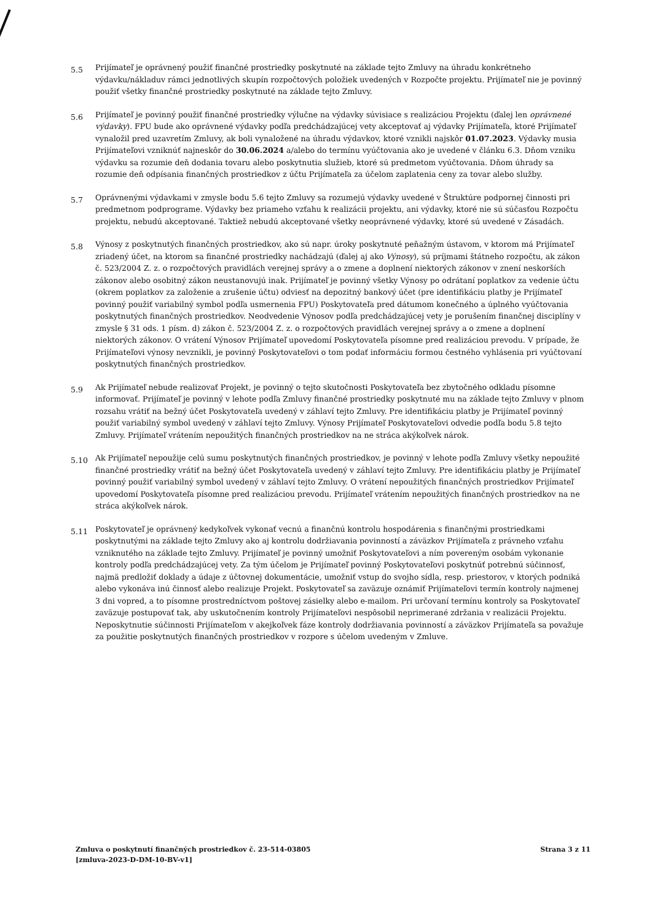5.5
Prijímateľ je oprávnený použiť finančné prostriedky poskytnuté na základe tejto Zmluvy na úhradu konkrétneho výdavku/nákladuv rámci jednotlivých skupín rozpočtových položiek uvedených v Rozpočte projektu. Prijímateľ nie je povinný použiť všetky finančné prostriedky poskytnuté na základe tejto Zmluvy.
5.6
Prijímateľ je povinný použiť finančné prostriedky výlučne na výdavky súvisiace s realizáciou Projektu (ďalej len oprávnené výdavky). FPU bude ako oprávnené výdavky podľa predchádzajúcej vety akceptovať aj výdavky Prijímateľa, ktoré Prijímateľ vynaložil pred uzavretím Zmluvy, ak boli vynaložené na úhradu výdavkov, ktoré vznikli najskôr 01.07.2023. Výdavky musia Prijímateľovi vzniknúť najneskôr do 30.06.2024 a/alebo do termínu vyúčtovania ako je uvedené v článku 6.3. Dňom vzniku výdavku sa rozumie deň dodania tovaru alebo poskytnutia služieb, ktoré sú predmetom vyúčtovania. Dňom úhrady sa rozumie deň odpísania finančných prostriedkov z účtu Prijímateľa za účelom zaplatenia ceny za tovar alebo služby.
5.7
Oprávnenými výdavkami v zmysle bodu 5.6 tejto Zmluvy sa rozumejú výdavky uvedené v Štruktúre podpornej činnosti pri predmetnom podprograme. Výdavky bez priameho vzťahu k realizácii projektu, ani výdavky, ktoré nie sú súčasťou Rozpočtu projektu, nebudú akceptované. Taktiež nebudú akceptované všetky neoprávnené výdavky, ktoré sú uvedené v Zásadách.
5.8
Výnosy z poskytnutých finančných prostriedkov, ako sú napr. úroky poskytnuté peňažným ústavom, v ktorom má Prijímateľ zriadený účet, na ktorom sa finančné prostriedky nachádzajú (ďalej aj ako Výnosy), sú príjmami štátneho rozpočtu, ak zákon č. 523/2004 Z. z. o rozpočtových pravidlách verejnej správy a o zmene a doplnení niektorých zákonov v znení neskorších zákonov alebo osobitný zákon neustanovujú inak. Prijímateľ je povinný všetky Výnosy po odrátaní poplatkov za vedenie účtu (okrem poplatkov za založenie a zrušenie účtu) odviesť na depozitný bankový účet (pre identifikáciu platby je Prijímateľ povinný použiť variabilný symbol podľa usmernenia FPU) Poskytovateľa pred dátumom konečného a úplného vyúčtovania poskytnutých finančných prostriedkov. Neodvedenie Výnosov podľa predchádzajúcej vety je porušením finančnej disciplíny v zmysle § 31 ods. 1 písm. d) zákon č. 523/2004 Z. z. o rozpočtových pravidlách verejnej správy a o zmene a doplnení niektorých zákonov. O vrátení Výnosov Prijímateľ upovedomí Poskytovateľa písomne pred realizáciou prevodu. V prípade, že Prijímateľovi výnosy nevznikli, je povinný Poskytovateľovi o tom podať informáciu formou čestného vyhlásenia pri vyúčtovaní poskytnutých finančných prostriedkov.
5.9
Ak Prijímateľ nebude realizovať Projekt, je povinný o tejto skutočnosti Poskytovateľa bez zbytočného odkladu písomne informovať. Prijímateľ je povinný v lehote podľa Zmluvy finančné prostriedky poskytnuté mu na základe tejto Zmluvy v plnom rozsahu vrátiť na bežný účet Poskytovateľa uvedený v záhlaví tejto Zmluvy. Pre identifikáciu platby je Prijímateľ povinný použiť variabilný symbol uvedený v záhlaví tejto Zmluvy. Výnosy Prijímateľ Poskytovateľovi odvedie podľa bodu 5.8 tejto Zmluvy. Prijímateľ vrátením nepoužitých finančných prostriedkov na ne stráca akýkoľvek nárok.
5.10
Ak Prijímateľ nepoužije celú sumu poskytnutých finančných prostriedkov, je povinný v lehote podľa Zmluvy všetky nepoužité finančné prostriedky vrátiť na bežný účet Poskytovateľa uvedený v záhlaví tejto Zmluvy. Pre identifikáciu platby je Prijímateľ povinný použiť variabilný symbol uvedený v záhlaví tejto Zmluvy. O vrátení nepoužitých finančných prostriedkov Prijímateľ upovedomí Poskytovateľa písomne pred realizáciou prevodu. Prijímateľ vrátením nepoužitých finančných prostriedkov na ne stráca akýkoľvek nárok.
5.11
Poskytovateľ je oprávnený kedykoľvek vykonať vecnú a finančnú kontrolu hospodárenia s finančnými prostriedkami poskytnutými na základe tejto Zmluvy ako aj kontrolu dodržiavania povinností a záväzkov Prijímateľa z právneho vzťahu vzniknutého na základe tejto Zmluvy. Prijímateľ je povinný umožniť Poskytovateľovi a ním povereným osobám vykonanie kontroly podľa predchádzajúcej vety. Za tým účelom je Prijímateľ povinný Poskytovateľovi poskytnúť potrebnú súčinnosť, najmä predložiť doklady a údaje z účtovnej dokumentácie, umožniť vstup do svojho sídla, resp. priestorov, v ktorých podniká alebo vykonáva inú činnosť alebo realizuje Projekt. Poskytovateľ sa zaväzuje oznámiť Prijímateľovi termín kontroly najmenej 3 dni vopred, a to písomne prostredníctvom poštovej zásielky alebo e-mailom. Pri určovaní termínu kontroly sa Poskytovateľ zaväzuje postupovať tak, aby uskutočnením kontroly Prijímateľovi nespôsobil neprimerané zdržania v realizácii Projektu. Neposkytnutie súčinnosti Prijímateľom v akejkoľvek fáze kontroly dodržiavania povinností a záväzkov Prijímateľa sa považuje za použitie poskytnutých finančných prostriedkov v rozpore s účelom uvedeným v Zmluve.
Zmluva o poskytnutí finančných prostriedkov č. 23-514-03805
[zmluva-2023-D-DM-10-BV-v1]
Strana 3 z 11